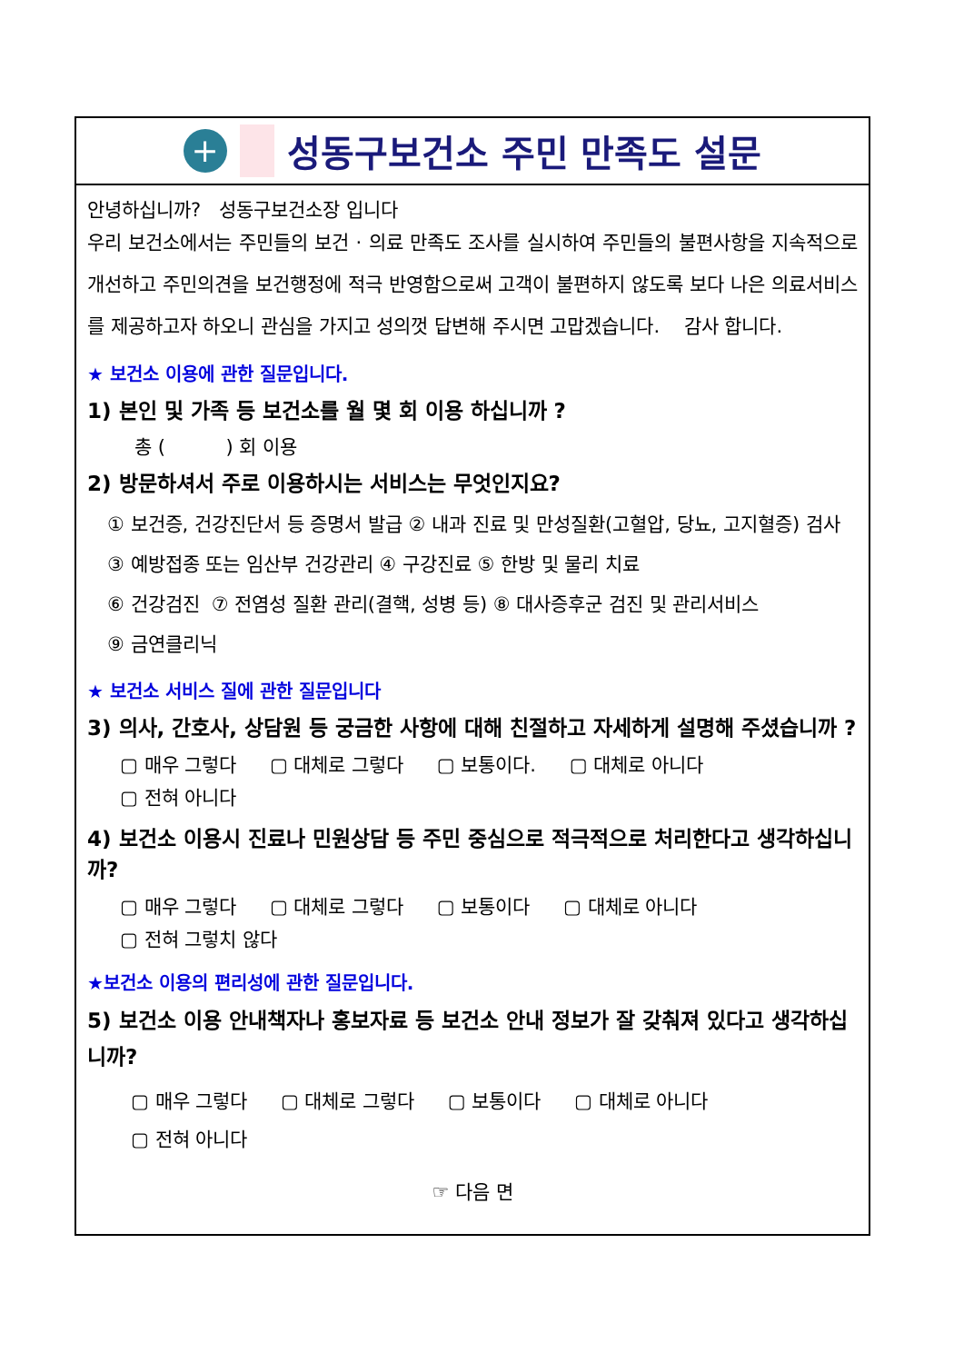+
성동구보건소 주민 만족도 설문
안녕하십니까? 성동구보건소장 입니다
우리 보건소에서는 주민들의 보건 · 의료 만족도 조사를 실시하여 주민들의 불편사항을 지속적으로 개선하고 주민의견을 보건행정에 적극 반영함으로써 고객이 불편하지 않도록 보다 나은 의료서비스를 제공하고자 하오니 관심을 가지고 성의껏 답변해 주시면 고맙겠습니다. 감사 합니다.
★ 보건소 이용에 관한 질문입니다.
1) 본인 및 가족 등 보건소를 월 몇 회 이용 하십니까 ?
총 ( ) 회 이용
2) 방문하셔서 주로 이용하시는 서비스는 무엇인지요?
① 보건증, 건강진단서 등 증명서 발급 ② 내과 진료 및 만성질환(고혈압, 당뇨, 고지혈증) 검사
③ 예방접종 또는 임산부 건강관리 ④ 구강진료 ⑤ 한방 및 물리 치료
⑥ 건강검진 ⑦ 전염성 질환 관리(결핵, 성병 등) ⑧ 대사증후군 검진 및 관리서비스
⑨ 금연클리닉
★ 보건소 서비스 질에 관한 질문입니다
3) 의사, 간호사, 상담원 등 궁금한 사항에 대해 친절하고 자세하게 설명해 주셨습니까 ?
▢ 매우 그렇다 ▢ 대체로 그렇다 ▢ 보통이다. ▢ 대체로 아니다
▢ 전혀 아니다
4) 보건소 이용시 진료나 민원상담 등 주민 중심으로 적극적으로 처리한다고 생각하십니까?
▢ 매우 그렇다 ▢ 대체로 그렇다 ▢ 보통이다 ▢ 대체로 아니다
▢ 전혀 그렇치 않다
★보건소 이용의 편리성에 관한 질문입니다.
5) 보건소 이용 안내책자나 홍보자료 등 보건소 안내 정보가 잘 갖춰져 있다고 생각하십니까?
▢ 매우 그렇다 ▢ 대체로 그렇다 ▢ 보통이다 ▢ 대체로 아니다
▢ 전혀 아니다
☞ 다음 면